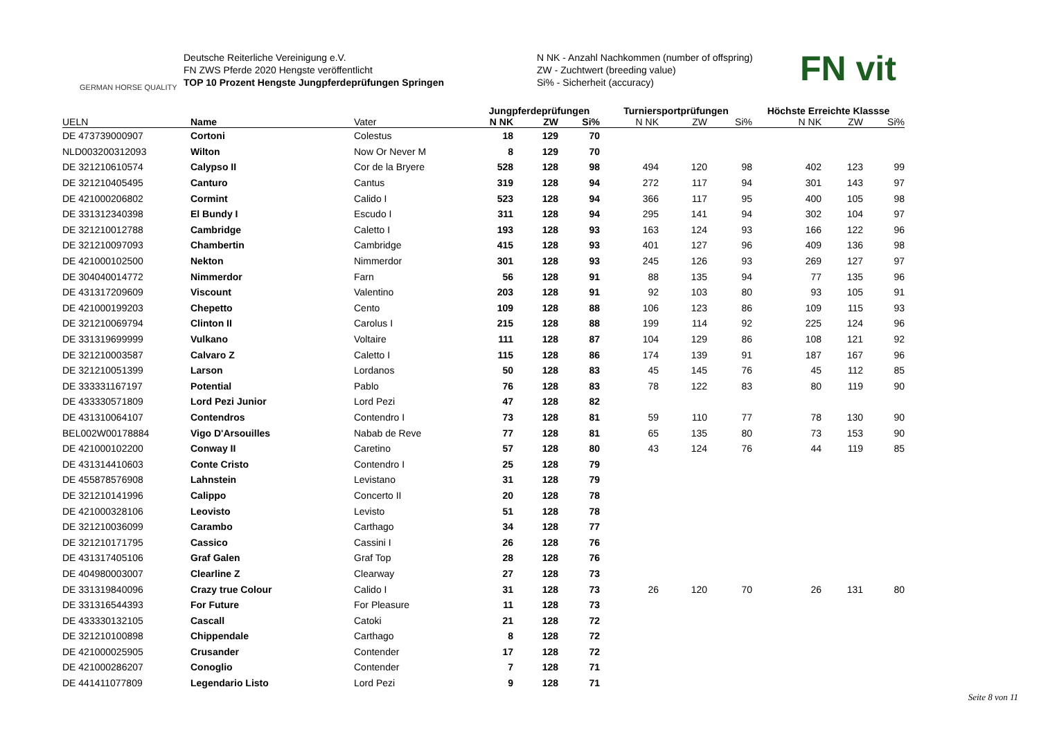GERMAN HORSE QUALITY
Deutsche Reiterliche Vereinigung e.V.
FN ZWS Pferde 2020 Hengste veröffentlicht
TOP 10 Prozent Hengste Jungpferdeprüfungen Springen
N NK - Anzahl Nachkommen (number of offspring)
ZW - Zuchtwert (breeding value)
Si% - Sicherheit (accuracy)
FN vit
| | | | Jungpferdeprüfungen | | | Turniersportprüfungen | | | Höchste Erreichte Klassse | | |
| --- | --- | --- | --- | --- | --- | --- | --- | --- | --- | --- | --- |
| UELN | Name | Vater | N NK | ZW | Si% | N NK | ZW | Si% | N NK | ZW | Si% |
| DE 473739000907 | Cortoni | Colestus | 18 | 129 | 70 | | | | | | |
| NLD003200312093 | Wilton | Now Or Never M | 8 | 129 | 70 | | | | | | |
| DE 321210610574 | Calypso II | Cor de la Bryere | 528 | 128 | 98 | 494 | 120 | 98 | 402 | 123 | 99 |
| DE 321210405495 | Canturo | Cantus | 319 | 128 | 94 | 272 | 117 | 94 | 301 | 143 | 97 |
| DE 421000206802 | Cormint | Calido I | 523 | 128 | 94 | 366 | 117 | 95 | 400 | 105 | 98 |
| DE 331312340398 | El Bundy I | Escudo I | 311 | 128 | 94 | 295 | 141 | 94 | 302 | 104 | 97 |
| DE 321210012788 | Cambridge | Caletto I | 193 | 128 | 93 | 163 | 124 | 93 | 166 | 122 | 96 |
| DE 321210097093 | Chambertin | Cambridge | 415 | 128 | 93 | 401 | 127 | 96 | 409 | 136 | 98 |
| DE 421000102500 | Nekton | Nimmerdor | 301 | 128 | 93 | 245 | 126 | 93 | 269 | 127 | 97 |
| DE 304040014772 | Nimmerdor | Farn | 56 | 128 | 91 | 88 | 135 | 94 | 77 | 135 | 96 |
| DE 431317209609 | Viscount | Valentino | 203 | 128 | 91 | 92 | 103 | 80 | 93 | 105 | 91 |
| DE 421000199203 | Chepetto | Cento | 109 | 128 | 88 | 106 | 123 | 86 | 109 | 115 | 93 |
| DE 321210069794 | Clinton II | Carolus I | 215 | 128 | 88 | 199 | 114 | 92 | 225 | 124 | 96 |
| DE 331319699999 | Vulkano | Voltaire | 111 | 128 | 87 | 104 | 129 | 86 | 108 | 121 | 92 |
| DE 321210003587 | Calvaro Z | Caletto I | 115 | 128 | 86 | 174 | 139 | 91 | 187 | 167 | 96 |
| DE 321210051399 | Larson | Lordanos | 50 | 128 | 83 | 45 | 145 | 76 | 45 | 112 | 85 |
| DE 333331167197 | Potential | Pablo | 76 | 128 | 83 | 78 | 122 | 83 | 80 | 119 | 90 |
| DE 433330571809 | Lord Pezi Junior | Lord Pezi | 47 | 128 | 82 | | | | | | |
| DE 431310064107 | Contendros | Contendro I | 73 | 128 | 81 | 59 | 110 | 77 | 78 | 130 | 90 |
| BEL002W00178884 | Vigo D'Arsouilles | Nabab de Reve | 77 | 128 | 81 | 65 | 135 | 80 | 73 | 153 | 90 |
| DE 421000102200 | Conway II | Caretino | 57 | 128 | 80 | 43 | 124 | 76 | 44 | 119 | 85 |
| DE 431314410603 | Conte Cristo | Contendro I | 25 | 128 | 79 | | | | | | |
| DE 455878576908 | Lahnstein | Levistano | 31 | 128 | 79 | | | | | | |
| DE 321210141996 | Calippo | Concerto II | 20 | 128 | 78 | | | | | | |
| DE 421000328106 | Leovisto | Levisto | 51 | 128 | 78 | | | | | | |
| DE 321210036099 | Carambo | Carthago | 34 | 128 | 77 | | | | | | |
| DE 321210171795 | Cassico | Cassini I | 26 | 128 | 76 | | | | | | |
| DE 431317405106 | Graf Galen | Graf Top | 28 | 128 | 76 | | | | | | |
| DE 404980003007 | Clearline Z | Clearway | 27 | 128 | 73 | | | | | | |
| DE 331319840096 | Crazy true Colour | Calido I | 31 | 128 | 73 | 26 | 120 | 70 | 26 | 131 | 80 |
| DE 331316544393 | For Future | For Pleasure | 11 | 128 | 73 | | | | | | |
| DE 433330132105 | Cascall | Catoki | 21 | 128 | 72 | | | | | | |
| DE 321210100898 | Chippendale | Carthago | 8 | 128 | 72 | | | | | | |
| DE 421000025905 | Crusander | Contender | 17 | 128 | 72 | | | | | | |
| DE 421000286207 | Conoglio | Contender | 7 | 128 | 71 | | | | | | |
| DE 441411077809 | Legendario Listo | Lord Pezi | 9 | 128 | 71 | | | | | | |
Seite 8 von 11